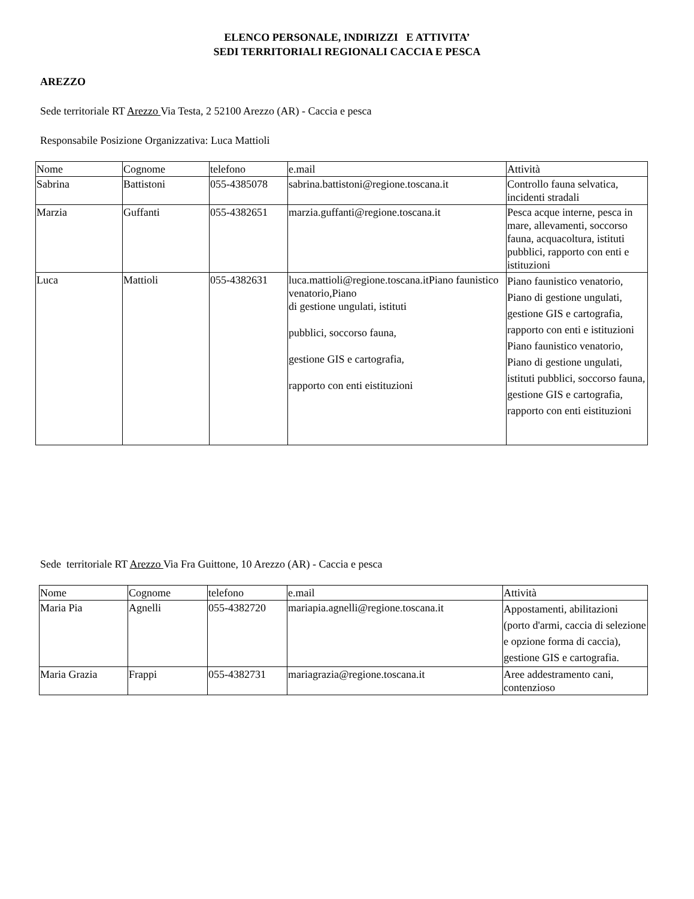ELENCO PERSONALE, INDIRIZZI E ATTIVITA’
SEDI TERRITORIALI REGIONALI CACCIA E PESCA
AREZZO
Sede territoriale RT Arezzo Via Testa, 2 52100 Arezzo (AR) - Caccia e pesca
Responsabile Posizione Organizzativa: Luca Mattioli
| Nome | Cognome | telefono | e.mail | Attività |
| Sabrina | Battistoni | 055-4385078 | sabrina.battistoni@regione.toscana.it | Controllo fauna selvatica, incidenti stradali |
| Marzia | Guffanti | 055-4382651 | marzia.guffanti@regione.toscana.it | Pesca acque interne, pesca in mare, allevamenti, soccorso fauna, acquacoltura, istituti pubblici, rapporto con enti e istituzioni |
| Luca | Mattioli | 055-4382631 | luca.mattioli@regione.toscana.itPiano faunistico venatorio,Piano di gestione ungulati, istituti pubblici, soccorso fauna, gestione GIS e cartografia, rapporto con enti eistituzioni | Piano faunistico venatorio, Piano di gestione ungulati, gestione GIS e cartografia, rapporto con enti e istituzioni Piano faunistico venatorio, Piano di gestione ungulati, istituti pubblici, soccorso fauna, gestione GIS e cartografia, rapporto con enti eistituzioni |
Sede territoriale RT Arezzo Via Fra Guittone, 10 Arezzo (AR) - Caccia e pesca
| Nome | Cognome | telefono | e.mail | Attività |
| Maria Pia | Agnelli | 055-4382720 | mariapia.agnelli@regione.toscana.it | Appostamenti, abilitazioni (porto d'armi, caccia di selezione e opzione forma di caccia), gestione GIS e cartografia. |
| Maria Grazia | Frappi | 055-4382731 | mariagrazia@regione.toscana.it | Aree addestramento cani, contenzioso |